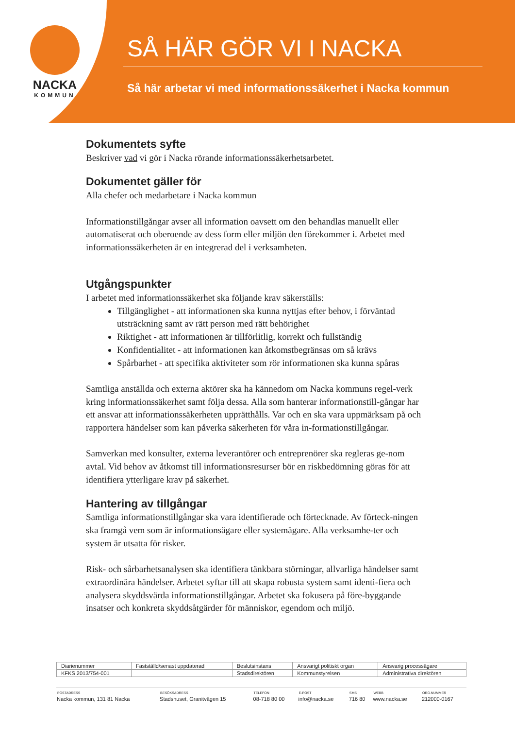NACKA
KOMMUN
SÅ HÄR GÖR VI I NACKA
Så här arbetar vi med informationssäkerhet i Nacka kommun
Dokumentets syfte
Beskriver vad vi gör i Nacka rörande informationssäkerhetsarbetet.
Dokumentet gäller för
Alla chefer och medarbetare i Nacka kommun
Informationstillgångar avser all information oavsett om den behandlas manuellt eller automatiserat och oberoende av dess form eller miljön den förekommer i. Arbetet med informationssäkerheten är en integrerad del i verksamheten.
Utgångspunkter
I arbetet med informationssäkerhet ska följande krav säkerställs:
Tillgänglighet - att informationen ska kunna nyttjas efter behov, i förväntad utsträckning samt av rätt person med rätt behörighet
Riktighet - att informationen är tillförlitlig, korrekt och fullständig
Konfidentialitet - att informationen kan åtkomstbegränsas om så krävs
Spårbarhet - att specifika aktiviteter som rör informationen ska kunna spåras
Samtliga anställda och externa aktörer ska ha kännedom om Nacka kommuns regel-verk kring informationssäkerhet samt följa dessa. Alla som hanterar informationstill-gångar har ett ansvar att informationssäkerheten upprätthålls. Var och en ska vara uppmärksam på och rapportera händelser som kan påverka säkerheten för våra in-formationstillgångar.
Samverkan med konsulter, externa leverantörer och entreprenörer ska regleras ge-nom avtal. Vid behov av åtkomst till informationsresurser bör en riskbedömning göras för att identifiera ytterligare krav på säkerhet.
Hantering av tillgångar
Samtliga informationstillgångar ska vara identifierade och förtecknade. Av förteck-ningen ska framgå vem som är informationsägare eller systemägare. Alla verksamhe-ter och system är utsatta för risker.
Risk- och sårbarhetsanalysen ska identifiera tänkbara störningar, allvarliga händelser samt extraordinära händelser. Arbetet syftar till att skapa robusta system samt identi-fiera och analysera skyddsvärda informationstillgångar. Arbetet ska fokusera på före-byggande insatser och konkreta skyddsåtgärder för människor, egendom och miljö.
| Diarienummer | Fastställd/senast uppdaterad | Beslutsinstans | Ansvarigt politiskt organ | Ansvarig processägare |
| KFKS 2013/754-001 | | Stadsdirektören | Kommunstyrelsen | Administrativa direktören |
| POSTADRESS | BESÖKSADRESS | TELEFON | E-POST | SMS | WEBB | ORG.NUMMER |
| --- | --- | --- | --- | --- | --- | --- |
| Nacka kommun, 131 81 Nacka | Stadshuset, Granitvägen 15 | 08-718 80 00 | info@nacka.se | 716 80 | www.nacka.se | 212000-0167 |